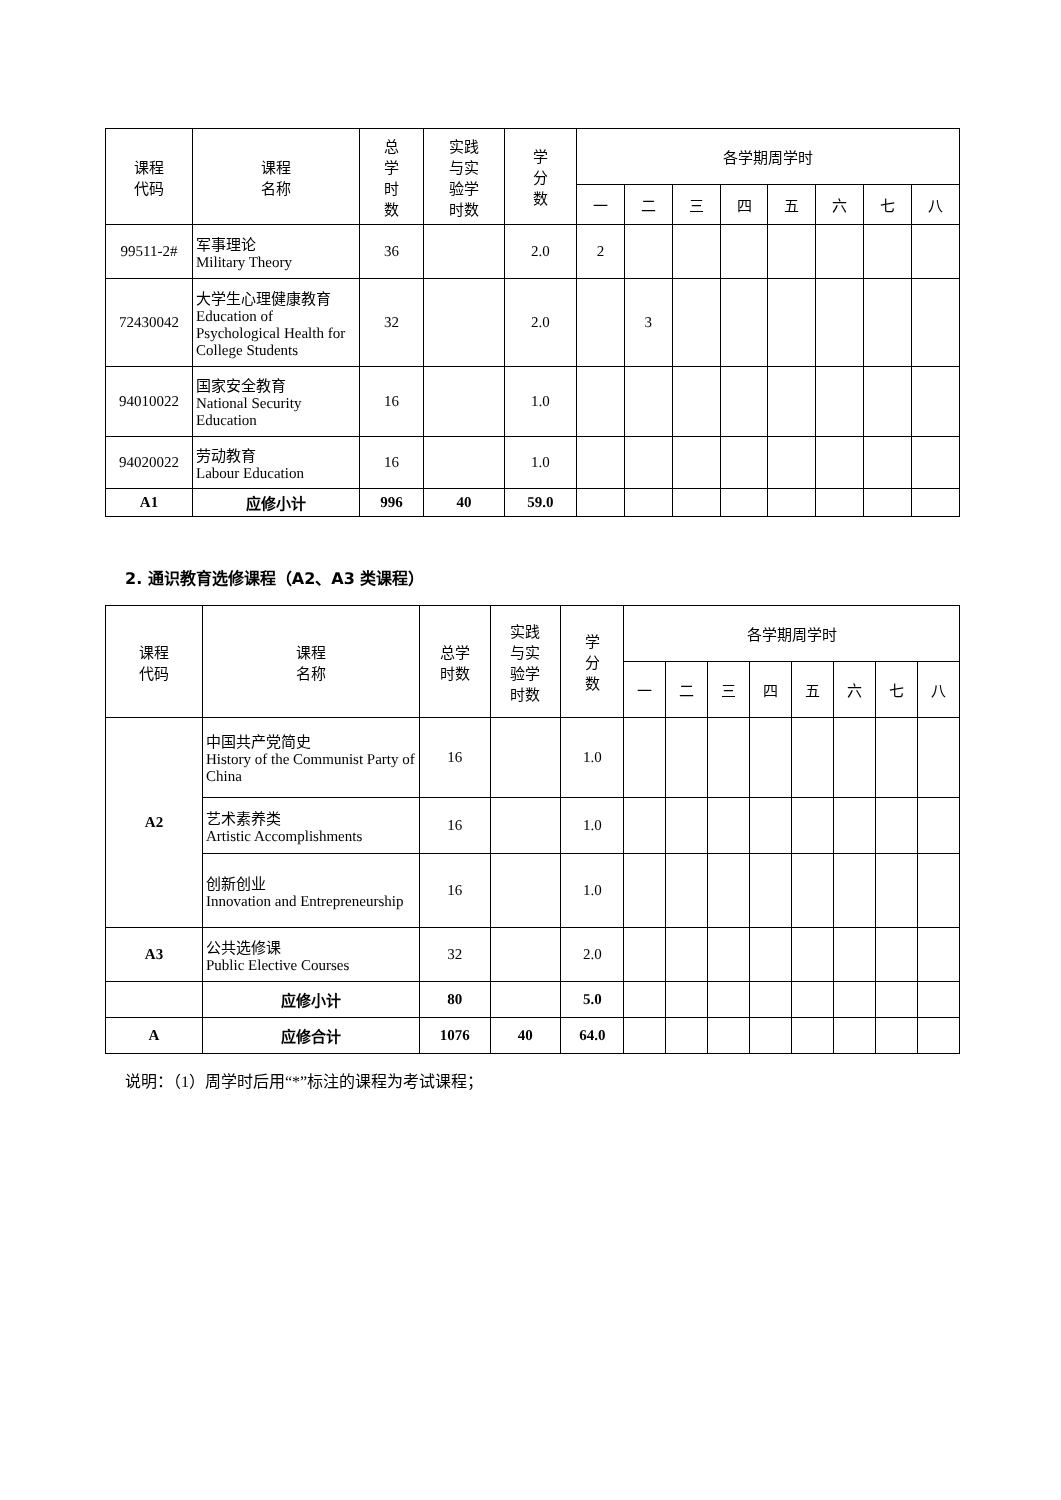| 课程 代码 | 课程 名称 | 总 学 时 数 | 实践 与实 验学 时数 | 学 分 数 | 各学期周学时 | | | | | | | |
| --- | --- | --- | --- | --- | --- | --- | --- | --- | --- | --- | --- | --- |
| | | | | | 一 | 二 | 三 | 四 | 五 | 六 | 七 | 八 |
| 99511-2# | 军事理论 Military Theory | 36 | | 2.0 | 2 | | | | | | | |
| 72430042 | 大学生心理健康教育 Education of Psychological Health for College Students | 32 | | 2.0 | | 3 | | | | | | |
| 94010022 | 国家安全教育 National Security Education | 16 | | 1.0 | | | | | | | | |
| 94020022 | 劳动教育 Labour Education | 16 | | 1.0 | | | | | | | | |
| A1 | 应修小计 | 996 | 40 | 59.0 | | | | | | | | |
2. 通识教育选修课程（A2、A3 类课程）
| 课程 代码 | 课程 名称 | 总学 时数 | 实践 与实 验学 时数 | 学 分 数 | 各学期周学时 | | | | | | | |
| --- | --- | --- | --- | --- | --- | --- | --- | --- | --- | --- | --- | --- |
| | | | | | 一 | 二 | 三 | 四 | 五 | 六 | 七 | 八 |
| A2 | 中国共产党简史 History of the Communist Party of China | 16 | | 1.0 | | | | | | | | |
| | 艺术素养类 Artistic Accomplishments | 16 | | 1.0 | | | | | | | | |
| | 创新创业 Innovation and Entrepreneurship | 16 | | 1.0 | | | | | | | | |
| A3 | 公共选修课 Public Elective Courses | 32 | | 2.0 | | | | | | | | |
| | 应修小计 | 80 | | 5.0 | | | | | | | | |
| A | 应修合计 | 1076 | 40 | 64.0 | | | | | | | | |
说明：（1）周学时后用“*”标注的课程为考试课程；